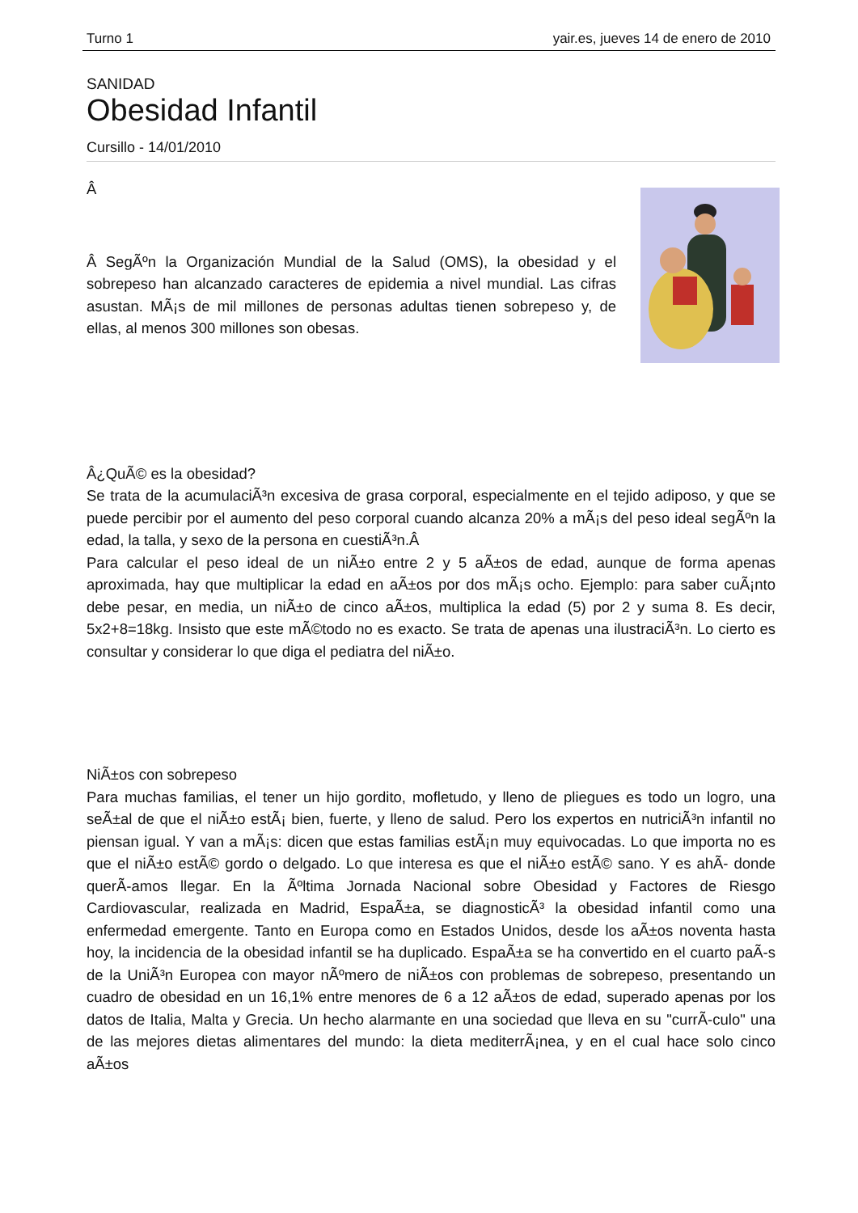Turno 1 yair.es, jueves 14 de enero de 2010
SANIDAD
Obesidad Infantil
Cursillo - 14/01/2010
Â
Â SegÃºn la Organización Mundial de la Salud (OMS), la obesidad y el sobrepeso han alcanzado caracteres de epidemia a nivel mundial. Las cifras asustan. MÃ¡s de mil millones de personas adultas tienen sobrepeso y, de ellas, al menos 300 millones son obesas.
Â¿QuÃ© es la obesidad?
Se trata de la acumulaciÃ³n excesiva de grasa corporal, especialmente en el tejido adiposo, y que se puede percibir por el aumento del peso corporal cuando alcanza 20% a mÃ¡s del peso ideal segÃºn la edad, la talla, y sexo de la persona en cuestiÃ³n.Â
Para calcular el peso ideal de un niÃ±o entre 2 y 5 aÃ±os de edad, aunque de forma apenas aproximada, hay que multiplicar la edad en aÃ±os por dos mÃ¡s ocho. Ejemplo: para saber cuÃ¡nto debe pesar, en media, un niÃ±o de cinco aÃ±os, multiplica la edad (5) por 2 y suma 8. Es decir, 5x2+8=18kg. Insisto que este mÃ©todo no es exacto. Se trata de apenas una ilustraciÃ³n. Lo cierto es consultar y considerar lo que diga el pediatra del niÃ±o.
NiÃ±os con sobrepeso
Para muchas familias, el tener un hijo gordito, mofletudo, y lleno de pliegues es todo un logro, una seÃ±al de que el niÃ±o estÃ¡ bien, fuerte, y lleno de salud. Pero los expertos en nutriciÃ³n infantil no piensan igual. Y van a mÃ¡s: dicen que estas familias estÃ¡n muy equivocadas. Lo que importa no es que el niÃ±o estÃ© gordo o delgado. Lo que interesa es que el niÃ±o estÃ© sano. Y es ahÃ- donde querÃ-amos llegar. En la Ãºltima Jornada Nacional sobre Obesidad y Factores de Riesgo Cardiovascular, realizada en Madrid, EspaÃ±a, se diagnosticÃ³ la obesidad infantil como una enfermedad emergente. Tanto en Europa como en Estados Unidos, desde los aÃ±os noventa hasta hoy, la incidencia de la obesidad infantil se ha duplicado. EspaÃ±a se ha convertido en el cuarto paÃ-s de la UniÃ³n Europea con mayor nÃºmero de niÃ±os con problemas de sobrepeso, presentando un cuadro de obesidad en un 16,1% entre menores de 6 a 12 aÃ±os de edad, superado apenas por los datos de Italia, Malta y Grecia. Un hecho alarmante en una sociedad que lleva en su "currÃ-culo" una de las mejores dietas alimentares del mundo: la dieta mediterrÃ¡nea, y en el cual hace solo cinco aÃ±os